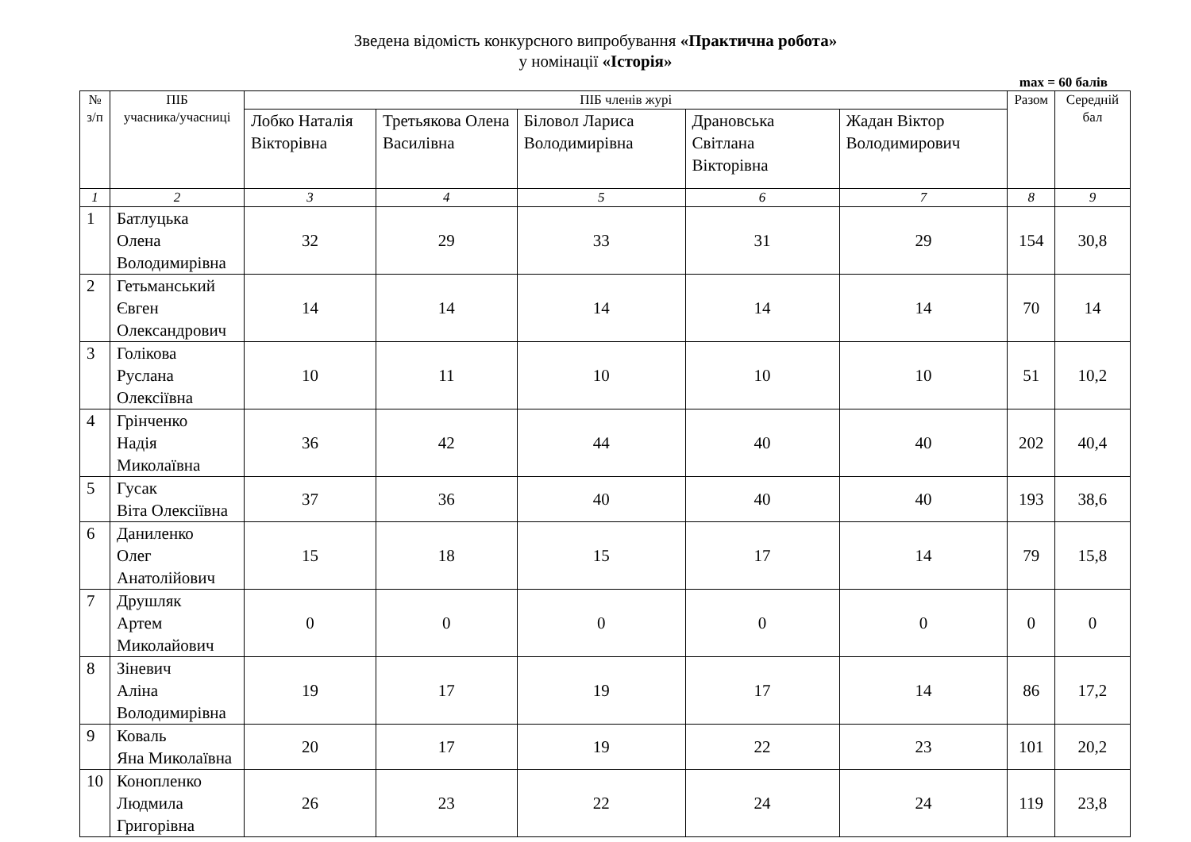Зведена відомість конкурсного випробування «Практична робота»
у номінації «Історія»
max = 60 балів
| № з/п | ПІБ учасника/учасниці | ПІБ членів журі | | | | | Разом | Середній бал |
| --- | --- | --- | --- | --- | --- | --- | --- | --- |
| | | Лобко Наталія Вікторівна | Третьякова Олена Василівна | Біловол Лариса Володимирівна | Драновська Світлана Вікторівна | Жадан Віктор Володимирович | | |
| 1 | 2 | 3 | 4 | 5 | 6 | 7 | 8 | 9 |
| 1 | Батлуцька Олена Володимирівна | 32 | 29 | 33 | 31 | 29 | 154 | 30,8 |
| 2 | Гетьманський Євген Олександрович | 14 | 14 | 14 | 14 | 14 | 70 | 14 |
| 3 | Голікова Руслана Олексіївна | 10 | 11 | 10 | 10 | 10 | 51 | 10,2 |
| 4 | Грінченко Надія Миколаївна | 36 | 42 | 44 | 40 | 40 | 202 | 40,4 |
| 5 | Гусак Віта Олексіївна | 37 | 36 | 40 | 40 | 40 | 193 | 38,6 |
| 6 | Даниленко Олег Анатолійович | 15 | 18 | 15 | 17 | 14 | 79 | 15,8 |
| 7 | Друшляк Артем Миколайович | 0 | 0 | 0 | 0 | 0 | 0 | 0 |
| 8 | Зіневич Аліна Володимирівна | 19 | 17 | 19 | 17 | 14 | 86 | 17,2 |
| 9 | Коваль Яна Миколаївна | 20 | 17 | 19 | 22 | 23 | 101 | 20,2 |
| 10 | Конопленко Людмила Григорівна | 26 | 23 | 22 | 24 | 24 | 119 | 23,8 |